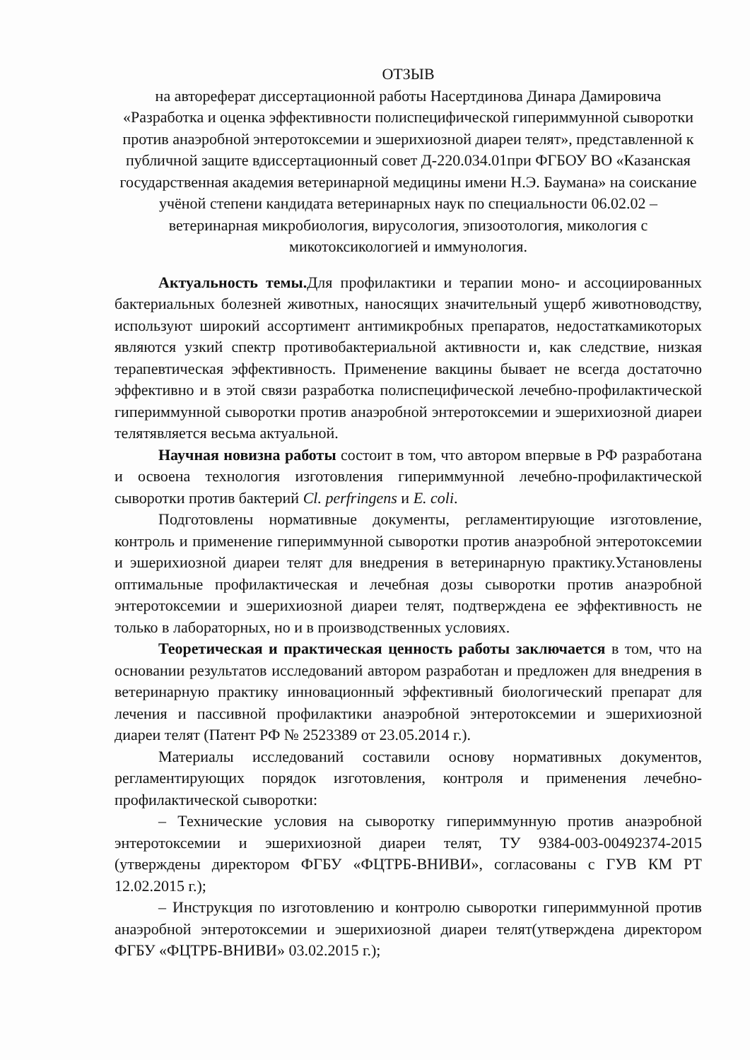ОТЗЫВ
на автореферат диссертационной работы Насертдинова Динара Дамировича «Разработка и оценка эффективности полиспецифической гипериммунной сыворотки против анаэробной энтеротоксемии и эшерихиозной диареи телят», представленной к публичной защите вдиссертационный совет Д-220.034.01при ФГБОУ ВО «Казанская государственная академия ветеринарной медицины имени Н.Э. Баумана» на соискание учёной степени кандидата ветеринарных наук по специальности 06.02.02 – ветеринарная микробиология, вирусология, эпизоотология, микология с микотоксикологией и иммунология.
Актуальность темы. Для профилактики и терапии моно- и ассоциированных бактериальных болезней животных, наносящих значительный ущерб животноводству, используют широкий ассортимент антимикробных препаратов, недостаткамикоторых являются узкий спектр противобактериальной активности и, как следствие, низкая терапевтическая эффективность. Применение вакцины бывает не всегда достаточно эффективно и в этой связи разработка полиспецифической лечебно-профилактической гипериммунной сыворотки против анаэробной энтеротоксемии и эшерихиозной диареи телятявляется весьма актуальной.
Научная новизна работы состоит в том, что автором впервые в РФ разработана и освоена технология изготовления гипериммунной лечебно-профилактической сыворотки против бактерий Cl. perfringens и E. coli.
Подготовлены нормативные документы, регламентирующие изготовление, контроль и применение гипериммунной сыворотки против анаэробной энтеротоксемии и эшерихиозной диареи телят для внедрения в ветеринарную практику.Установлены оптимальные профилактическая и лечебная дозы сыворотки против анаэробной энтеротоксемии и эшерихиозной диареи телят, подтверждена ее эффективность не только в лабораторных, но и в производственных условиях.
Теоретическая и практическая ценность работы заключается в том, что на основании результатов исследований автором разработан и предложен для внедрения в ветеринарную практику инновационный эффективный биологический препарат для лечения и пассивной профилактики анаэробной энтеротоксемии и эшерихиозной диареи телят (Патент РФ № 2523389 от 23.05.2014 г.).
Материалы исследований составили основу нормативных документов, регламентирующих порядок изготовления, контроля и применения лечебно-профилактической сыворотки:
– Технические условия на сыворотку гипериммунную против анаэробной энтеротоксемии и эшерихиозной диареи телят, ТУ 9384-003-00492374-2015 (утверждены директором ФГБУ «ФЦТРБ-ВНИВИ», согласованы с ГУВ КМ РТ 12.02.2015 г.);
– Инструкция по изготовлению и контролю сыворотки гипериммунной против анаэробной энтеротоксемии и эшерихиозной диареи телят(утверждена директором ФГБУ «ФЦТРБ-ВНИВИ» 03.02.2015 г.);